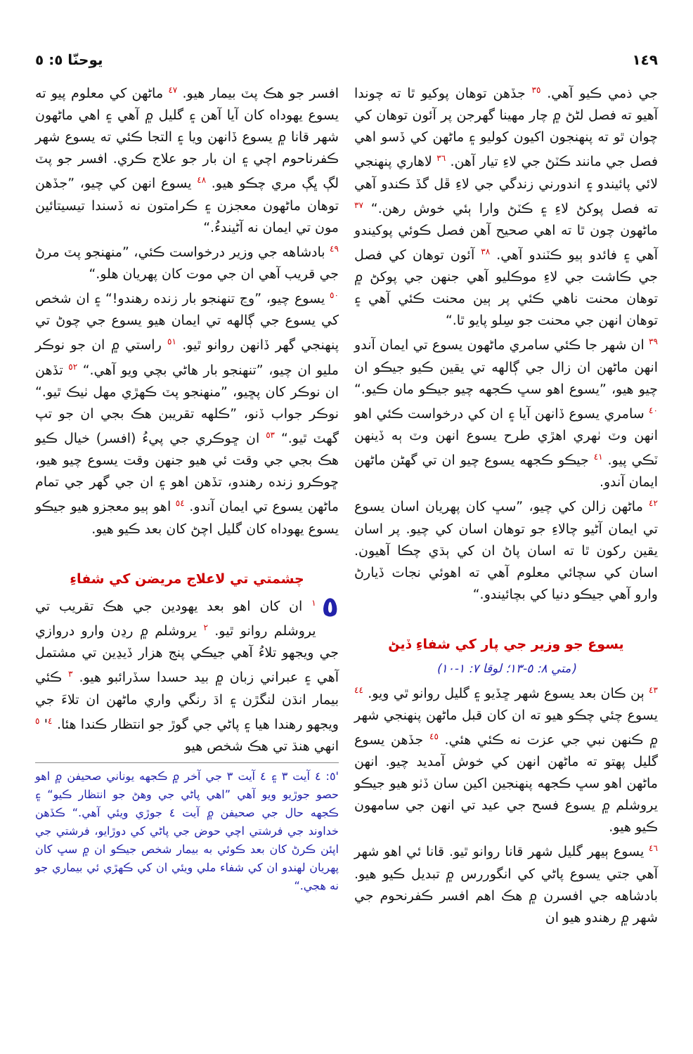١٤٩ يوحنّا ٥: ٥
جي ذمي ڪيو آهي. <sup>٣٥</sup> جڏهن توهان پوکيو ٿا ته چوندا آهيو ته فصل لڻڻ ۾ چار مهينا گهرجن پر آئون توهان کي چوان ٿو ته پنهنجون اکيون کوليو ۽ ماڻهن کي ڏسو اهي فصل جي مانند ڪٽڻ جي لاءِ تيار آهن. <sup>٣٦</sup> لاهاري پنهنجي لائي پائيندو ۽ اندورني زندگي جي لاءِ ڦل گڏ ڪندو آهي ته فصل پوکڻ لاءِ ۽ ڪٽڻ وارا ٻئي خوش رهن.“ <sup>٣٧</sup> ماڻهون چون ٿا ته اهي صحيح آهن فصل ڪوئي پوکيندو آهي ۽ فائدو ٻيو ڪٽندو آهي. <sup>٣٨</sup> آئون توهان کي فصل جي ڪاشت جي لاءِ موڪليو آهي جنهن جي پوکڻ ۾ توهان محنت ناهي ڪئي پر ٻين محنت ڪئي آهي ۽ توهان انهن جي محنت جو سِلو پايو ٿا.“
<sup>٣٩</sup> ان شهر جا ڪئي سامري ماڻهون يسوع تي ايمان آندو انهن ماڻهن ان زال جي ڳالهه تي يقين ڪيو جيڪو ان چيو هيو، ”يسوع اهو سڀ ڪجهه چيو جيڪو مان ڪيو.“ <sup>٤٠</sup> سامري يسوع ڏانهن آيا ۽ ان کي درخواست ڪئي اهو انهن وٽ ٺهري اهڙي طرح يسوع انهن وٽ ٻه ڏينهن ٽڪي پيو. <sup>٤١</sup> جيڪو ڪجهه يسوع چيو ان تي گهڻن ماڻهن ايمان آندو.
<sup>٤٢</sup> ماڻهن زالن کي چيو، ”سڀ کان پهريان اسان يسوع تي ايمان آڻيو چالاءِ جو توهان اسان کي چيو. پر اسان يقين رکون ٿا ته اسان پاڻ ان کي ٻڌي چڪا آهيون. اسان کي سچائي معلوم آهي ته اهوئي نجات ڏيارڻ وارو آهي جيڪو دنيا کي بچائيندو.“
يسوع جو وزير جي پار کي شفاءِ ڏيڻ
(متي ٨: ٥-١٣؛ لوقا ٧: ١-١٠)
<sup>٤٣</sup> ٻن ڪان بعد يسوع شهر ڇڏيو ۽ گليل روانو ٿي ويو. <sup>٤٤</sup> يسوع چئي چڪو هيو ته ان کان قبل ماڻهن پنهنجي شهر ۾ ڪنهن نبي جي عزت نه ڪئي هئي. <sup>٤٥</sup> جڏهن يسوع گليل پهتو ته ماڻهن انهن کي خوش آمديد چيو. انهن ماڻهن اهو سڀ ڪجهه پنهنجين اکين سان ڏٺو هيو جيڪو يروشلم ۾ يسوع فسح جي عيد تي انهن جي سامهون ڪيو هيو.
<sup>٤٦</sup> يسوع ٻيهر گليل شهر قانا روانو ٿيو. قانا ئي اهو شهر آهي جتي يسوع پاڻي کي انگوررس ۾ تبديل ڪيو هيو. بادشاهه جي افسرن ۾ هڪ اهم افسر ڪفرنحوم جي شهر ۾ رهندو هيو ان
افسر جو هڪ پٽ بيمار هيو. <sup>٤٧</sup> ماڻهن کي معلوم پيو ته يسوع يهوداه کان آيا آهن ۽ گليل ۾ آهي ۽ اهي ماڻهون شهر قانا ۾ يسوع ڏانهن ويا ۽ التجا ڪئي ته يسوع شهر ڪفرناحوم اچي ۽ ان بار جو علاج ڪري. افسر جو پٽ لڳ ڀڳ مري چڪو هيو. <sup>٤٨</sup> يسوع انهن کي چيو، ”جڏهن توهان ماڻهون معجزن ۽ ڪرامتون نه ڏسندا تيسيتائين مون تي ايمان نه آڻيندءُ.“
<sup>٤٩</sup> بادشاهه جي وزير درخواست ڪئي، ”منهنجو پٽ مرڻ جي قريب آهي ان جي موت کان پهريان هلو.“
<sup>٥٠</sup> يسوع چيو، ”وڃ تنهنجو بار زنده رهندو!“ ۽ ان شخص کي يسوع جي ڳالهه تي ايمان هيو يسوع جي چوڻ تي پنهنجي گهر ڏانهن روانو ٿيو. <sup>٥١</sup> راستي ۾ ان جو نوڪر مليو ان چيو، ”تنهنجو بار هاڻي بچي ويو آهي.“ <sup>٥٢</sup> تڏهن ان نوڪر کان پڇيو، ”منهنجو پٽ ڪهڙي مهل ٺيڪ ٿيو.“ نوڪر جواب ڏنو، ”ڪلهه تقريبن هڪ بجي ان جو تپ گهٽ ٿيو.“ <sup>٥٣</sup> ان ڇوڪري جي پيءُ (افسر) خيال ڪيو هڪ بجي جي وقت ئي هيو جنهن وقت يسوع چيو هيو، ڇوڪرو زنده رهندو، تڏهن اهو ۽ ان جي گهر جي تمام ماڻهن يسوع تي ايمان آندو. <sup>٥٤</sup> اهو ٻيو معجزو هيو جيڪو يسوع يهوداه کان گليل اچڻ کان بعد ڪيو هيو.
چشمتي تي لاعلاج مريضن کي شفاءِ
٥<sup>١</sup> ان کان اهو بعد يهودين جي هڪ تقريب تي يروشلم روانو ٿيو. <sup>٢</sup> يروشلم ۾ رڍن وارو دروازي جي ويجهو تلاءُ آهي جيڪي پنج هزار ڏيڍين تي مشتمل آهي ۽ عبراني زبان ۾ بيد حسدا سڏرائبو هيو. <sup>٣</sup> ڪئي بيمار انڌن لنگڙن ۽ اڌ رنگي واري ماڻهن ان تلاءَ جي ويجهو رهندا هيا ۽ پاڻي جي گوڙ جو انتظار ڪندا هئا. <sup>٤</sup>' <sup>٥</sup> انهي هنڌ تي هڪ شخص هيو
'٥: ٤ آيت ٣ ۽ ٤ آيت ٣ جي آخر ۾ ڪجهه يوناني صحيفن ۾ اهو حصو جوڙيو ويو آهي ”اهي پاڻي جي وهڻ جو انتظار ڪيو“ ۽ ڪجهه حال جي صحيفن ۾ آيت ٤ جوڙي ويئي آهي.“ ڪڏهن خداوند جي فرشتي اچي حوض جي پاڻي کي دوڙايو، فرشتي جي اپئن ڪرڻ کان بعد ڪوئي به بيمار شخص جيڪو ان ۾ سڀ کان پهريان لهندو ان کي شفاء ملي ويئي ان کي ڪهڙي ئي بيماري جو نه هجي.“